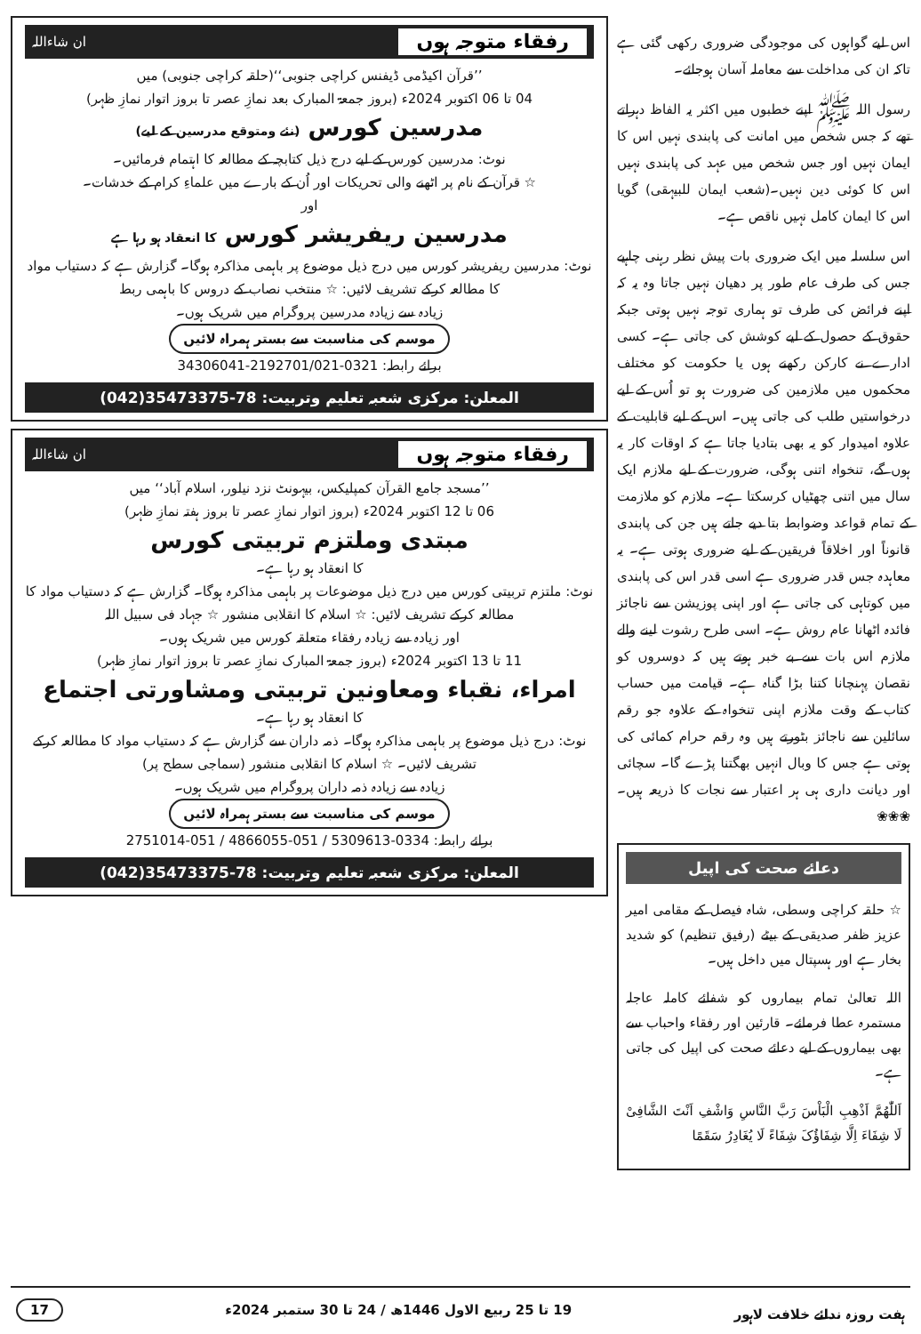اس لیے گواہوں کی موجودگی ضروری رکھی گئی ہے تاکہ ان کی مداخلت سے معاملہ آسان ہوجائے۔
رسول اللہ ﷺ اپنے خطبوں میں اکثر یہ الفاظ دہراتے تھے کہ جس شخص میں امانت کی پابندی نہیں اس کا ایمان نہیں اور جس شخص میں عہد کی پابندی نہیں اس کا کوئی دین نہیں۔(شعب ایمان للبیہقی) گویا اس کا ایمان کامل نہیں ناقص ہے۔
اس سلسلہ میں ایک ضروری بات پیش نظر رہنی چاہیے جس کی طرف عام طور پر دھیان نہیں جاتا وہ یہ کہ اپنے فرائض کی طرف تو ہماری توجہ نہیں ہوتی جبکہ حقوق کے حصول کے لیے کوشش کی جاتی ہے۔ کسی ادارے نے کارکن رکھنے ہوں یا حکومت کو مختلف محکموں میں ملازمین کی ضرورت ہو تو اُس کے لیے درخواستیں طلب کی جاتی ہیں۔ اس کے لیے قابلیت کے علاوہ امیدوار کو یہ بھی بتادیا جاتا ہے کہ اوقات کار یہ ہوں گے، تنخواہ اتنی ہوگی، ضرورت کے لیے ملازم ایک سال میں اتنی چھٹیاں کرسکتا ہے۔ ملازم کو ملازمت کے تمام قواعد وضوابط بتا دیے جاتے ہیں جن کی پابندی قانوناً اور اخلاقاً فریقین کے لیے ضروری ہوتی ہے۔ یہ معاہدہ جس قدر ضروری ہے اسی قدر اس کی پابندی میں کوتاہی کی جاتی ہے اور اپنی پوزیشن سے ناجائز فائدہ اٹھانا عام روش ہے۔ اسی طرح رشوت لینے والے ملازم اس بات سے بے خبر ہوتے ہیں کہ دوسروں کو نقصان پہنچانا کتنا بڑا گناہ ہے۔ قیامت میں حساب کتاب کے وقت ملازم اپنی تنخواہ کے علاوہ جو رقم سائلین سے ناجائز بٹورتے ہیں وہ رقم حرام کمائی کی ہوتی ہے جس کا وبال انہیں بھگتنا پڑے گا۔ سچائی اور دیانت داری ہی ہر اعتبار سے نجات کا ذریعہ ہیں۔ ❀❀❀
دعائے صحت کی اپیل
☆ حلقہ کراچی وسطی، شاہ فیصل کے مقامی امیر عزیز ظفر صدیقی کے بیٹے (رفیق تنظیم) کو شدید بخار ہے اور ہسپتال میں داخل ہیں۔
اللہ تعالیٰ تمام بیماروں کو شفائے کاملہ عاجلہ مستمرہ عطا فرمائے۔ قارئین اور رفقاء واحباب سے بھی بیماروں کے لیے دعائے صحت کی اپیل کی جاتی ہے۔
اَللّٰھُمَّ اَذْھِبِ الْبَاْسَ رَبَّ النَّاسِ وَاشْفِ اَنْتَ الشَّافِیْ لَا شِفَاءَ اِلَّا شِفَاؤُکَ شِفَاءً لَا یُغَادِرُ سَقَمًا
رفقاء متوجہ ہوں ان شاءاللہ
’’قرآن اکیڈمی ڈیفنس کراچی جنوبی‘‘(حلقہ کراچی جنوبی) میں
04 تا 06 اکتوبر 2024ء (بروز جمعۃ المبارک بعد نمازِ عصر تا بروز اتوار نمازِ ظہر)
مدرسین کورس (نئے ومتوقع مدرسین کے لیے)
نوٹ: مدرسین کورس کے لیے درج ذیل کتابچہ کے مطالعہ کا اہتمام فرمائیں۔
☆ قرآن کے نام پر اٹھنے والی تحریکات اور اُن کے بارے میں علماءِ کرام کے خدشات۔
اور
مدرسین ریفریشر کورس کا انعقاد ہو رہا ہے
نوٹ: مدرسین ریفریشر کورس میں درج ذیل موضوع پر باہمی مذاکرہ ہوگا۔ گزارش ہے کہ دستیاب مواد کا مطالعہ کرکے تشریف لائیں: ☆ منتخب نصاب کے دروس کا باہمی ربط
زیادہ سے زیادہ مدرسین پروگرام میں شریک ہوں۔
موسم کی مناسبت سے بستر ہمراہ لائیں
برائے رابطہ: 0321-2192701/021-34306041
المعلن: مرکزی شعبہ تعلیم وتربیت: 78-35473375(042)
رفقاء متوجہ ہوں ان شاءاللہ
’’مسجد جامع القرآن کمپلیکس، بیہونٹ نزد نیلور، اسلام آباد‘‘ میں
06 تا 12 اکتوبر 2024ء (بروز اتوار نمازِ عصر تا بروز ہفتہ نمازِ ظہر)
مبتدی وملتزم تربیتی کورس
کا انعقاد ہو رہا ہے۔
نوٹ: ملتزم تربیتی کورس میں درج ذیل موضوعات پر باہمی مذاکرہ ہوگا۔ گزارش ہے کہ دستیاب مواد کا مطالعہ کرکے تشریف لائیں: ☆ اسلام کا انقلابی منشور ☆ جہاد فی سبیل اللہ
اور زیادہ سے زیادہ رفقاء متعلقہ کورس میں شریک ہوں۔
11 تا 13 اکتوبر 2024ء (بروز جمعۃ المبارک نمازِ عصر تا بروز اتوار نمازِ ظہر)
امراء، نقباء ومعاونین تربیتی ومشاورتی اجتماع
کا انعقاد ہو رہا ہے۔
نوٹ: درج ذیل موضوع پر باہمی مذاکرہ ہوگا۔ ذمہ داران سے گزارش ہے کہ دستیاب مواد کا مطالعہ کرکے تشریف لائیں۔ ☆ اسلام کا انقلابی منشور (سماجی سطح پر)
زیادہ سے زیادہ ذمہ داران پروگرام میں شریک ہوں۔
موسم کی مناسبت سے بستر ہمراہ لائیں
برائے رابطہ: 0334-5309613 / 051-4866055 / 051-2751014
المعلن: مرکزی شعبہ تعلیم وتربیت: 78-35473375(042)
ہفت روزہ ندائے خلافت لاہور 19 تا 25 ربیع الاول 1446ھ / 24 تا 30 ستمبر 2024ء 17